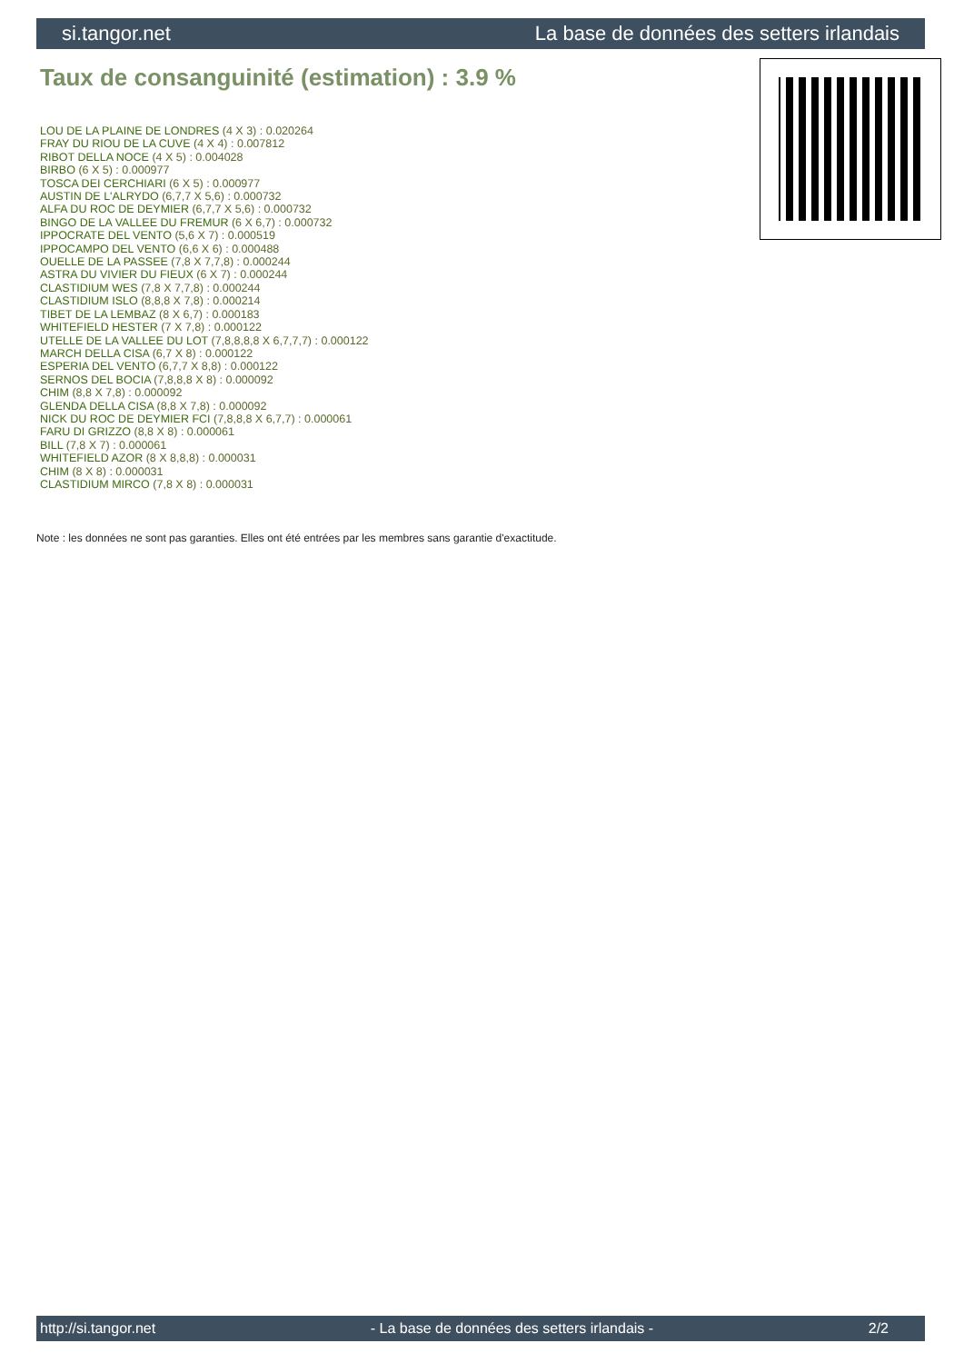si.tangor.net La base de données des setters irlandais
Taux de consanguinité (estimation) : 3.9 %
LOU DE LA PLAINE DE LONDRES (4 X 3) : 0.020264
FRAY DU RIOU DE LA CUVE (4 X 4) : 0.007812
RIBOT DELLA NOCE (4 X 5) : 0.004028
BIRBO (6 X 5) : 0.000977
TOSCA DEI CERCHIARI (6 X 5) : 0.000977
AUSTIN DE L'ALRYDO (6,7,7 X 5,6) : 0.000732
ALFA DU ROC DE DEYMIER (6,7,7 X 5,6) : 0.000732
BINGO DE LA VALLEE DU FREMUR (6 X 6,7) : 0.000732
IPPOCRATE DEL VENTO (5,6 X 7) : 0.000519
IPPOCAMPO DEL VENTO (6,6 X 6) : 0.000488
OUELLE DE LA PASSEE (7,8 X 7,7,8) : 0.000244
ASTRA DU VIVIER DU FIEUX (6 X 7) : 0.000244
CLASTIDIUM WES (7,8 X 7,7,8) : 0.000244
CLASTIDIUM ISLO (8,8,8 X 7,8) : 0.000214
TIBET DE LA LEMBAZ (8 X 6,7) : 0.000183
WHITEFIELD HESTER (7 X 7,8) : 0.000122
UTELLE DE LA VALLEE DU LOT (7,8,8,8,8 X 6,7,7,7) : 0.000122
MARCH DELLA CISA (6,7 X 8) : 0.000122
ESPERIA DEL VENTO (6,7,7 X 8,8) : 0.000122
SERNOS DEL BOCIA (7,8,8,8 X 8) : 0.000092
CHIM (8,8 X 7,8) : 0.000092
GLENDA DELLA CISA (8,8 X 7,8) : 0.000092
NICK DU ROC DE DEYMIER FCI (7,8,8,8 X 6,7,7) : 0.000061
FARU DI GRIZZO (8,8 X 8) : 0.000061
BILL (7,8 X 7) : 0.000061
WHITEFIELD AZOR (8 X 8,8,8) : 0.000031
CHIM (8 X 8) : 0.000031
CLASTIDIUM MIRCO (7,8 X 8) : 0.000031
Note : les données ne sont pas garanties. Elles ont été entrées par les membres sans garantie d'exactitude.
http://si.tangor.net - La base de données des setters irlandais - 2/2